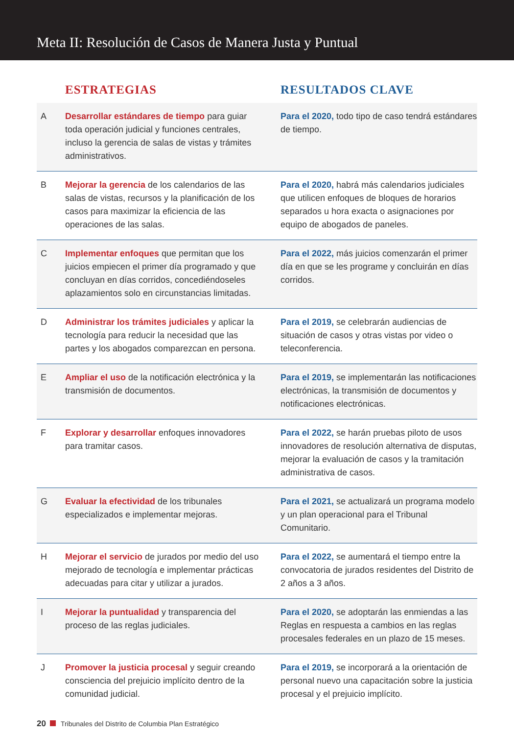Meta II: Resolución de Casos de Manera Justa y Puntual
| | ESTRATEGIAS | RESULTADOS CLAVE |
| --- | --- | --- |
| A | Desarrollar estándares de tiempo para guiar toda operación judicial y funciones centrales, incluso la gerencia de salas de vistas y trámites administrativos. | Para el 2020, todo tipo de caso tendrá estándares de tiempo. |
| B | Mejorar la gerencia de los calendarios de las salas de vistas, recursos y la planificación de los casos para maximizar la eficiencia de las operaciones de las salas. | Para el 2020, habrá más calendarios judiciales que utilicen enfoques de bloques de horarios separados u hora exacta o asignaciones por equipo de abogados de paneles. |
| C | Implementar enfoques que permitan que los juicios empiecen el primer día programado y que concluyan en días corridos, concediéndoseles aplazamientos solo en circunstancias limitadas. | Para el 2022, más juicios comenzarán el primer día en que se les programe y concluirán en días corridos. |
| D | Administrar los trámites judiciales y aplicar la tecnología para reducir la necesidad que las partes y los abogados comparezcan en persona. | Para el 2019, se celebrarán audiencias de situación de casos y otras vistas por video o teleconferencia. |
| E | Ampliar el uso de la notificación electrónica y la transmisión de documentos. | Para el 2019, se implementarán las notificaciones electrónicas, la transmisión de documentos y notificaciones electrónicas. |
| F | Explorar y desarrollar enfoques innovadores para tramitar casos. | Para el 2022, se harán pruebas piloto de usos innovadores de resolución alternativa de disputas, mejorar la evaluación de casos y la tramitación administrativa de casos. |
| G | Evaluar la efectividad de los tribunales especializados e implementar mejoras. | Para el 2021, se actualizará un programa modelo y un plan operacional para el Tribunal Comunitario. |
| H | Mejorar el servicio de jurados por medio del uso mejorado de tecnología e implementar prácticas adecuadas para citar y utilizar a jurados. | Para el 2022, se aumentará el tiempo entre la convocatoria de jurados residentes del Distrito de 2 años a 3 años. |
| I | Mejorar la puntualidad y transparencia del proceso de las reglas judiciales. | Para el 2020, se adoptarán las enmiendas a las Reglas en respuesta a cambios en las reglas procesales federales en un plazo de 15 meses. |
| J | Promover la justicia procesal y seguir creando consciencia del prejuicio implícito dentro de la comunidad judicial. | Para el 2019, se incorporará a la orientación de personal nuevo una capacitación sobre la justicia procesal y el prejuicio implícito. |
20 Tribunales del Distrito de Columbia Plan Estratégico